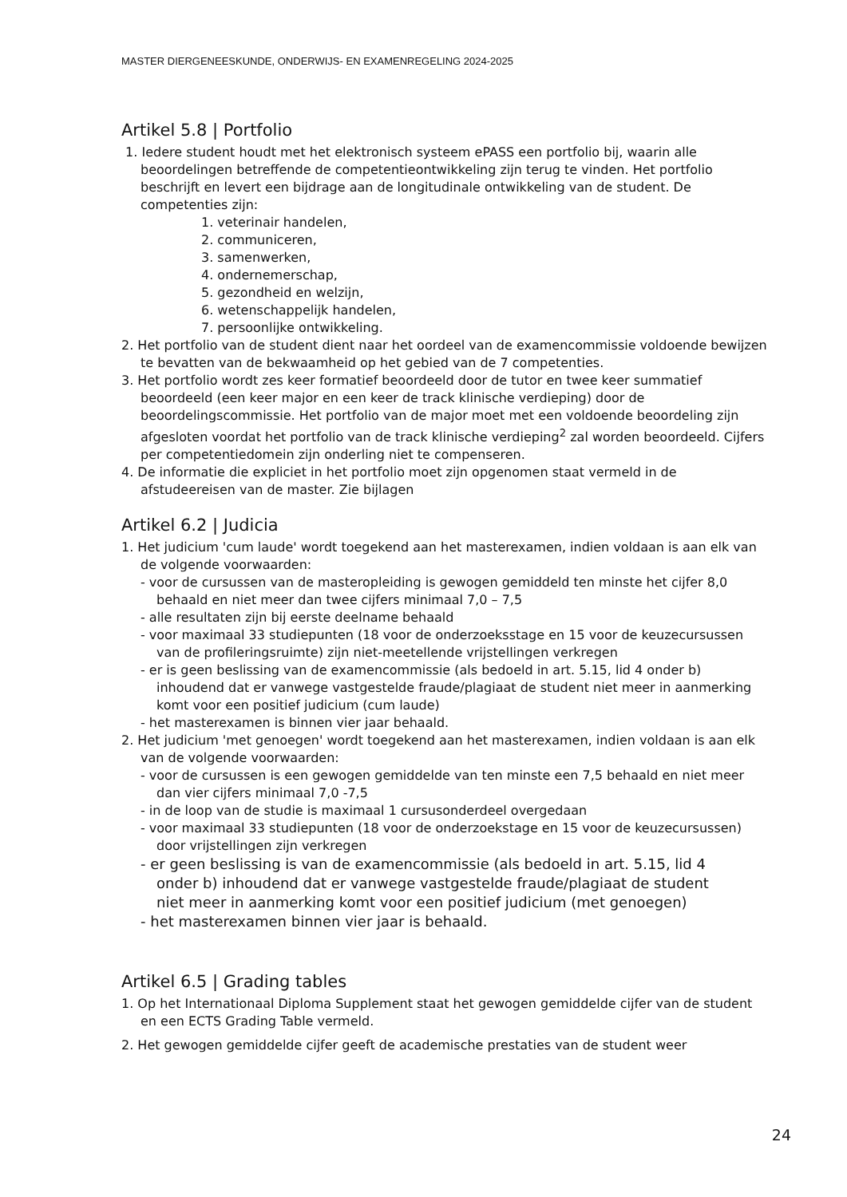MASTER DIERGENEESKUNDE, ONDERWIJS- EN EXAMENREGELING 2024-2025
Artikel 5.8 | Portfolio
1. Iedere student houdt met het elektronisch systeem ePASS een portfolio bij, waarin alle beoordelingen betreffende de competentieontwikkeling zijn terug te vinden. Het portfolio beschrijft en levert een bijdrage aan de longitudinale ontwikkeling van de student. De competenties zijn:
1. veterinair handelen,
2. communiceren,
3. samenwerken,
4. ondernemerschap,
5. gezondheid en welzijn,
6. wetenschappelijk handelen,
7. persoonlijke ontwikkeling.
2. Het portfolio van de student dient naar het oordeel van de examencommissie voldoende bewijzen te bevatten van de bekwaamheid op het gebied van de 7 competenties.
3. Het portfolio wordt zes keer formatief beoordeeld door de tutor en twee keer summatief beoordeeld (een keer major en een keer de track klinische verdieping) door de beoordelingscommissie. Het portfolio van de major moet met een voldoende beoordeling zijn afgesloten voordat het portfolio van de track klinische verdieping<sup>2</sup> zal worden beoordeeld. Cijfers per competentiedomein zijn onderling niet te compenseren.
4. De informatie die expliciet in het portfolio moet zijn opgenomen staat vermeld in de afstudeereisen van de master. Zie bijlagen
Artikel 6.2 | Judicia
1. Het judicium 'cum laude' wordt toegekend aan het masterexamen, indien voldaan is aan elk van de volgende voorwaarden:
- voor de cursussen van de masteropleiding is gewogen gemiddeld ten minste het cijfer 8,0 behaald en niet meer dan twee cijfers minimaal 7,0 – 7,5
- alle resultaten zijn bij eerste deelname behaald
- voor maximaal 33 studiepunten (18 voor de onderzoeksstage en 15 voor de keuzecursussen van de profileringsruimte) zijn niet-meetellende vrijstellingen verkregen
- er is geen beslissing van de examencommissie (als bedoeld in art. 5.15, lid 4 onder b) inhoudend dat er vanwege vastgestelde fraude/plagiaat de student niet meer in aanmerking komt voor een positief judicium (cum laude)
- het masterexamen is binnen vier jaar behaald.
2. Het judicium 'met genoegen' wordt toegekend aan het masterexamen, indien voldaan is aan elk van de volgende voorwaarden:
- voor de cursussen is een gewogen gemiddelde van ten minste een 7,5 behaald en niet meer dan vier cijfers minimaal 7,0 -7,5
- in de loop van de studie is maximaal 1 cursusonderdeel overgedaan
- voor maximaal 33 studiepunten (18 voor de onderzoekstage en 15 voor de keuzecursussen) door vrijstellingen zijn verkregen
- er geen beslissing is van de examencommissie (als bedoeld in art. 5.15, lid 4 onder b) inhoudend dat er vanwege vastgestelde fraude/plagiaat de student niet meer in aanmerking komt voor een positief judicium (met genoegen)
- het masterexamen binnen vier jaar is behaald.
Artikel 6.5 | Grading tables
1. Op het Internationaal Diploma Supplement staat het gewogen gemiddelde cijfer van de student en een ECTS Grading Table vermeld.
2. Het gewogen gemiddelde cijfer geeft de academische prestaties van de student weer
24